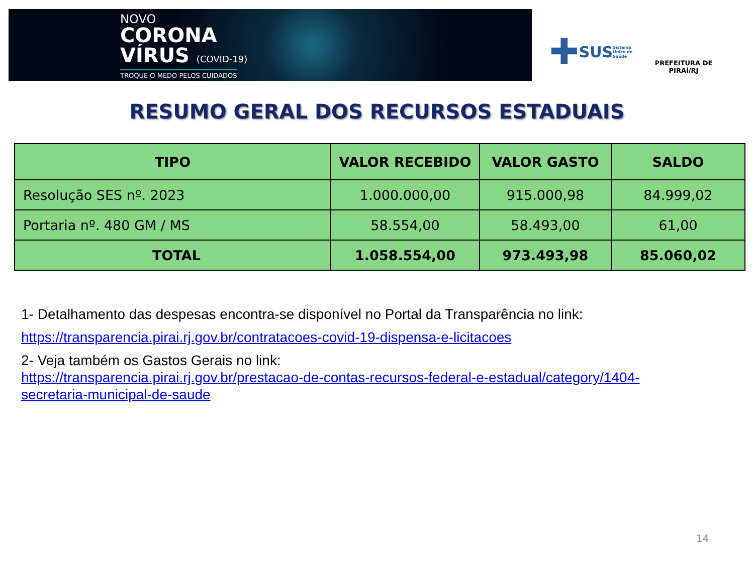NOVO
CORONA
VÍRUS (COVID-19)
TROQUE O MEDO PELOS CUIDADOS
✚ SUS Sistema Único de Saúde
PREFEITURA DE PIRAÍ/RJ
RESUMO GERAL DOS RECURSOS ESTADUAIS
| TIPO | VALOR RECEBIDO | VALOR GASTO | SALDO |
| --- | --- | --- | --- |
| Resolução SES nº. 2023 | 1.000.000,00 | 915.000,98 | 84.999,02 |
| Portaria nº. 480 GM / MS | 58.554,00 | 58.493,00 | 61,00 |
| TOTAL | 1.058.554,00 | 973.493,98 | 85.060,02 |
1- Detalhamento das despesas encontra-se disponível no Portal da Transparência no link:
https://transparencia.pirai.rj.gov.br/contratacoes-covid-19-dispensa-e-licitacoes
2- Veja também os Gastos Gerais no link:
https://transparencia.pirai.rj.gov.br/prestacao-de-contas-recursos-federal-e-estadual/category/1404-
secretaria-municipal-de-saude
14